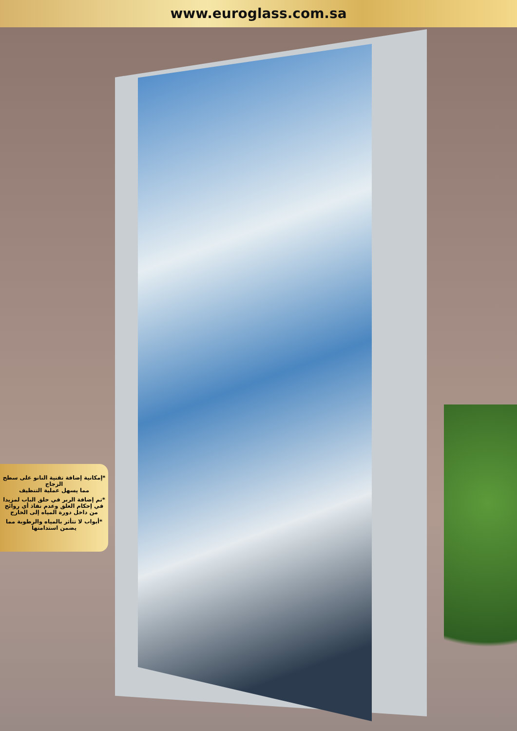www.euroglass.com.sa
*إمكانية إضافة تقنية النانو على سطح الزجاج
مما يسهل عملية التنظيف
*تم إضافة الربر في حلق الباب لمزيدا في إحكام الغلق وعدم نفاذ أي روائح من داخل دورة المياه إلى الخارج
*أبواب لا تتأثر بالمياه والرطوبة مما يضمن استدامتها